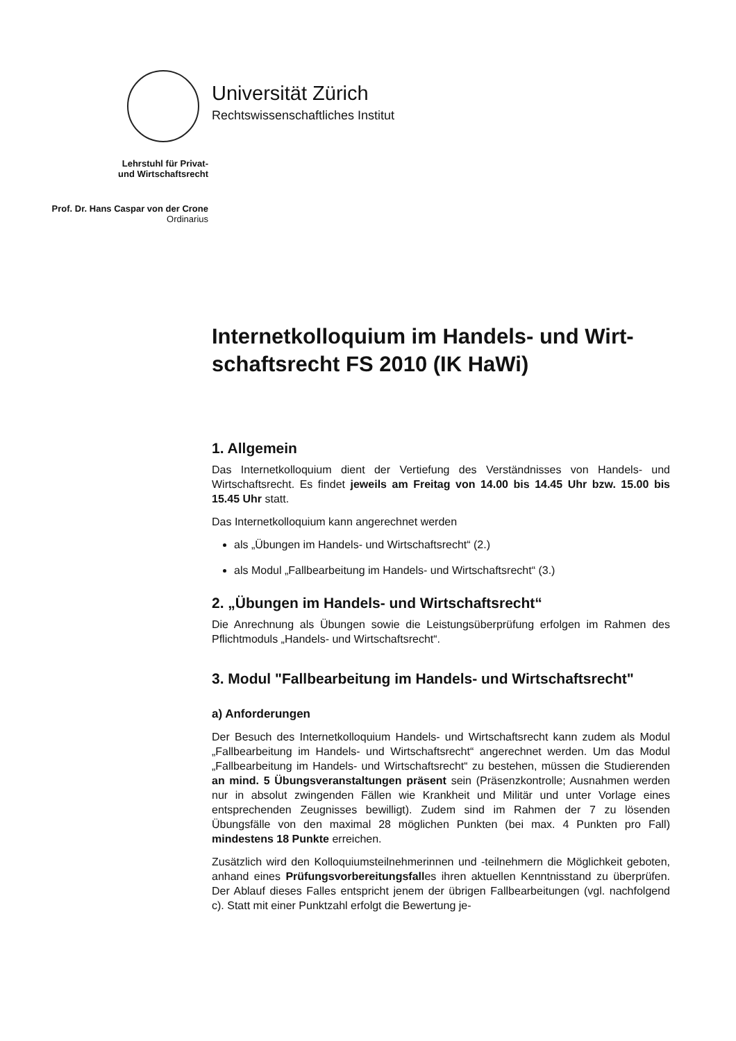Universität Zürich
Rechtswissenschaftliches Institut
Lehrstuhl für Privat-
und Wirtschaftsrecht
Prof. Dr. Hans Caspar von der Crone
Ordinarius
Internetkolloquium im Handels- und Wirt-schaftsrecht FS 2010 (IK HaWi)
1. Allgemein
Das Internetkolloquium dient der Vertiefung des Verständnisses von Handels- und Wirtschaftsrecht. Es findet jeweils am Freitag von 14.00 bis 14.45 Uhr bzw. 15.00 bis 15.45 Uhr statt.
Das Internetkolloquium kann angerechnet werden
als „Übungen im Handels- und Wirtschaftsrecht“ (2.)
als Modul „Fallbearbeitung im Handels- und Wirtschaftsrecht“ (3.)
2. „Übungen im Handels- und Wirtschaftsrecht“
Die Anrechnung als Übungen sowie die Leistungsüberprüfung erfolgen im Rahmen des Pflichtmoduls „Handels- und Wirtschaftsrecht“.
3. Modul "Fallbearbeitung im Handels- und Wirtschaftsrecht"
a) Anforderungen
Der Besuch des Internetkolloquium Handels- und Wirtschaftsrecht kann zudem als Modul „Fallbearbeitung im Handels- und Wirtschaftsrecht“ angerechnet werden. Um das Modul „Fallbearbeitung im Handels- und Wirtschaftsrecht“ zu bestehen, müssen die Studierenden an mind. 5 Übungsveranstaltungen präsent sein (Präsenzkontrolle; Ausnahmen werden nur in absolut zwingenden Fällen wie Krankheit und Militär und unter Vorlage eines entsprechenden Zeugnisses bewilligt). Zudem sind im Rahmen der 7 zu lösenden Übungsfälle von den maximal 28 möglichen Punkten (bei max. 4 Punkten pro Fall) mindestens 18 Punkte erreichen.
Zusätzlich wird den Kolloquiumsteilnehmerinnen und -teilnehmern die Möglichkeit geboten, anhand eines Prüfungsvorbereitungsfalles ihren aktuellen Kenntnisstand zu überprüfen. Der Ablauf dieses Falles entspricht jenem der übrigen Fallbearbeitungen (vgl. nachfolgend c). Statt mit einer Punktzahl erfolgt die Bewertung je-